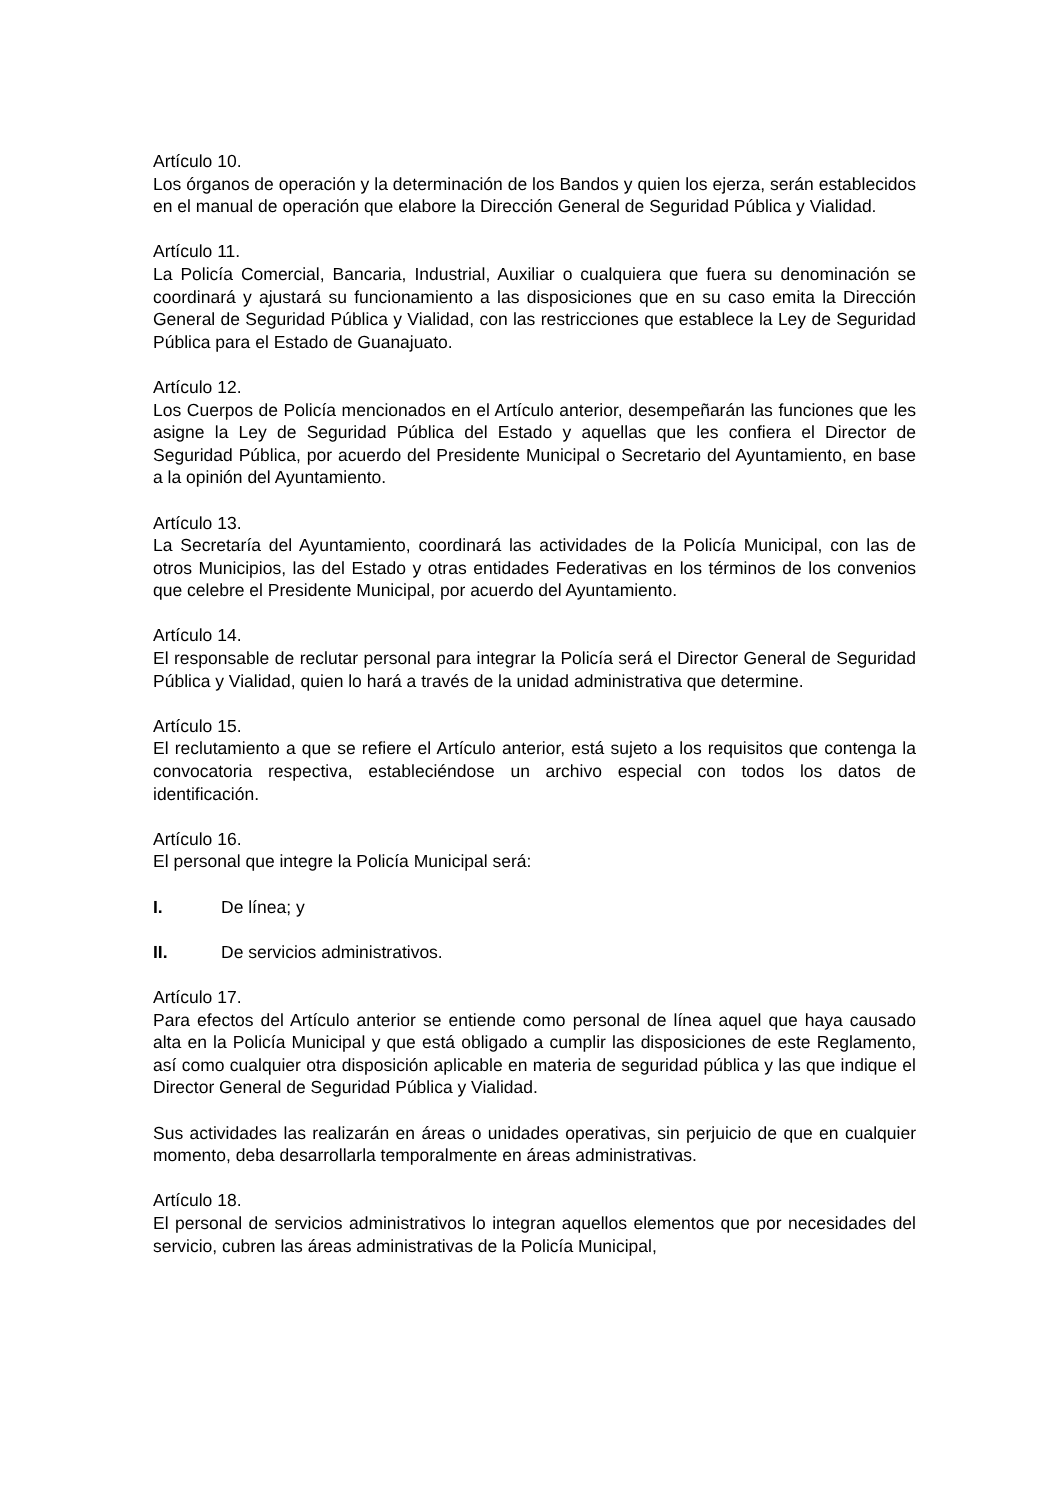Artículo 10.
Los órganos de operación y la determinación de los Bandos y quien los ejerza, serán establecidos en el manual de operación que elabore la Dirección General de Seguridad Pública y Vialidad.
Artículo 11.
La Policía Comercial, Bancaria, Industrial, Auxiliar o cualquiera que fuera su denominación se coordinará y ajustará su funcionamiento a las disposiciones que en su caso emita la Dirección General de Seguridad Pública y Vialidad, con las restricciones que establece la Ley de Seguridad Pública para el Estado de Guanajuato.
Artículo 12.
Los Cuerpos de Policía mencionados en el Artículo anterior, desempeñarán las funciones que les asigne la Ley de Seguridad Pública del Estado y aquellas que les confiera el Director de Seguridad Pública, por acuerdo del Presidente Municipal o Secretario del Ayuntamiento, en base a la opinión del Ayuntamiento.
Artículo 13.
La Secretaría del Ayuntamiento, coordinará las actividades de la Policía Municipal, con las de otros Municipios, las del Estado y otras entidades Federativas en los términos de los convenios que celebre el Presidente Municipal, por acuerdo del Ayuntamiento.
Artículo 14.
El responsable de reclutar personal para integrar la Policía será el Director General de Seguridad Pública y Vialidad, quien lo hará a través de la unidad administrativa que determine.
Artículo 15.
El reclutamiento a que se refiere el Artículo anterior, está sujeto a los requisitos que contenga la convocatoria respectiva, estableciéndose un archivo especial con todos los datos de identificación.
Artículo 16.
El personal que integre la Policía Municipal será:
I. De línea; y
II. De servicios administrativos.
Artículo 17.
Para efectos del Artículo anterior se entiende como personal de línea aquel que haya causado alta en la Policía Municipal y que está obligado a cumplir las disposiciones de este Reglamento, así como cualquier otra disposición aplicable en materia de seguridad pública y las que indique el Director General de Seguridad Pública y Vialidad.
Sus actividades las realizarán en áreas o unidades operativas, sin perjuicio de que en cualquier momento, deba desarrollarla temporalmente en áreas administrativas.
Artículo 18.
El personal de servicios administrativos lo integran aquellos elementos que por necesidades del servicio, cubren las áreas administrativas de la Policía Municipal,